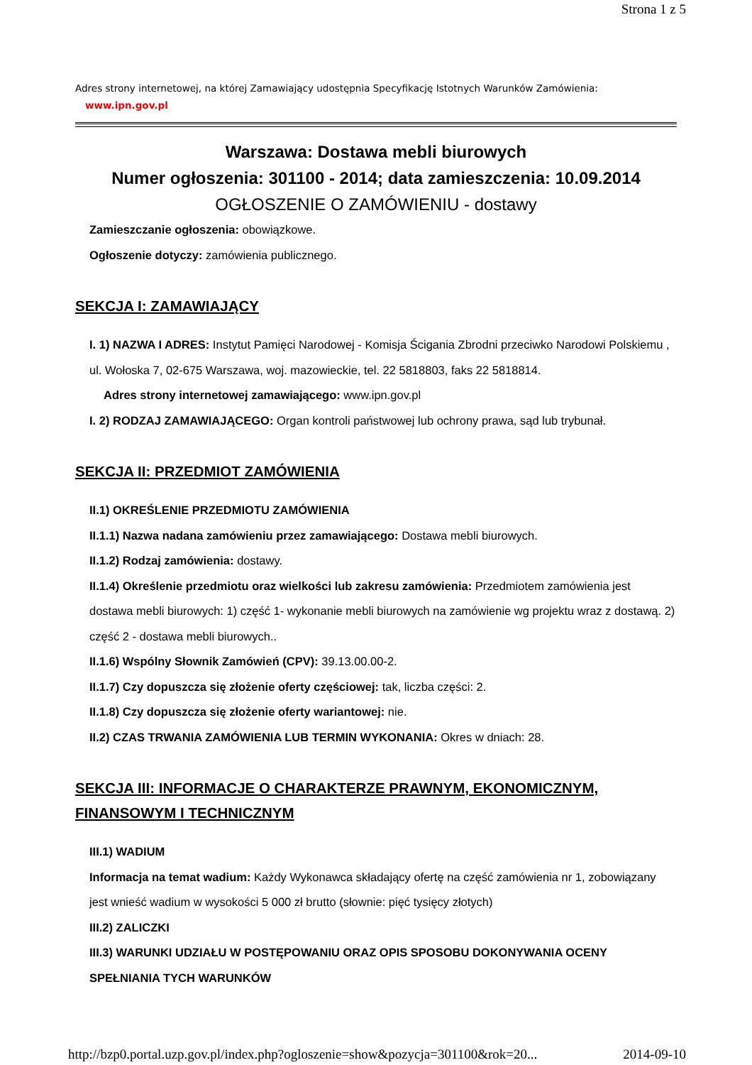Strona 1 z 5
Adres strony internetowej, na której Zamawiający udostępnia Specyfikację Istotnych Warunków Zamówienia:
www.ipn.gov.pl
Warszawa: Dostawa mebli biurowych
Numer ogłoszenia: 301100 - 2014; data zamieszczenia: 10.09.2014
OGŁOSZENIE O ZAMÓWIENIU - dostawy
Zamieszczanie ogłoszenia: obowiązkowe.
Ogłoszenie dotyczy: zamówienia publicznego.
SEKCJA I: ZAMAWIAJĄCY
I. 1) NAZWA I ADRES: Instytut Pamięci Narodowej - Komisja Ścigania Zbrodni przeciwko Narodowi Polskiemu , ul. Wołoska 7, 02-675 Warszawa, woj. mazowieckie, tel. 22 5818803, faks 22 5818814.
Adres strony internetowej zamawiającego: www.ipn.gov.pl
I. 2) RODZAJ ZAMAWIAJĄCEGO: Organ kontroli państwowej lub ochrony prawa, sąd lub trybunał.
SEKCJA II: PRZEDMIOT ZAMÓWIENIA
II.1) OKREŚLENIE PRZEDMIOTU ZAMÓWIENIA
II.1.1) Nazwa nadana zamówieniu przez zamawiającego: Dostawa mebli biurowych.
II.1.2) Rodzaj zamówienia: dostawy.
II.1.4) Określenie przedmiotu oraz wielkości lub zakresu zamówienia: Przedmiotem zamówienia jest dostawa mebli biurowych: 1) część 1- wykonanie mebli biurowych na zamówienie wg projektu wraz z dostawą. 2) część 2 - dostawa mebli biurowych..
II.1.6) Wspólny Słownik Zamówień (CPV): 39.13.00.00-2.
II.1.7) Czy dopuszcza się złożenie oferty częściowej: tak, liczba części: 2.
II.1.8) Czy dopuszcza się złożenie oferty wariantowej: nie.
II.2) CZAS TRWANIA ZAMÓWIENIA LUB TERMIN WYKONANIA: Okres w dniach: 28.
SEKCJA III: INFORMACJE O CHARAKTERZE PRAWNYM, EKONOMICZNYM, FINANSOWYM I TECHNICZNYM
III.1) WADIUM
Informacja na temat wadium: Każdy Wykonawca składający ofertę na część zamówienia nr 1, zobowiązany jest wnieść wadium w wysokości 5 000 zł brutto (słownie: pięć tysięcy złotych)
III.2) ZALICZKI
III.3) WARUNKI UDZIAŁU W POSTĘPOWANIU ORAZ OPIS SPOSOBU DOKONYWANIA OCENY SPEŁNIANIA TYCH WARUNKÓW
http://bzp0.portal.uzp.gov.pl/index.php?ogloszenie=show&pozycja=301100&rok=20... 2014-09-10